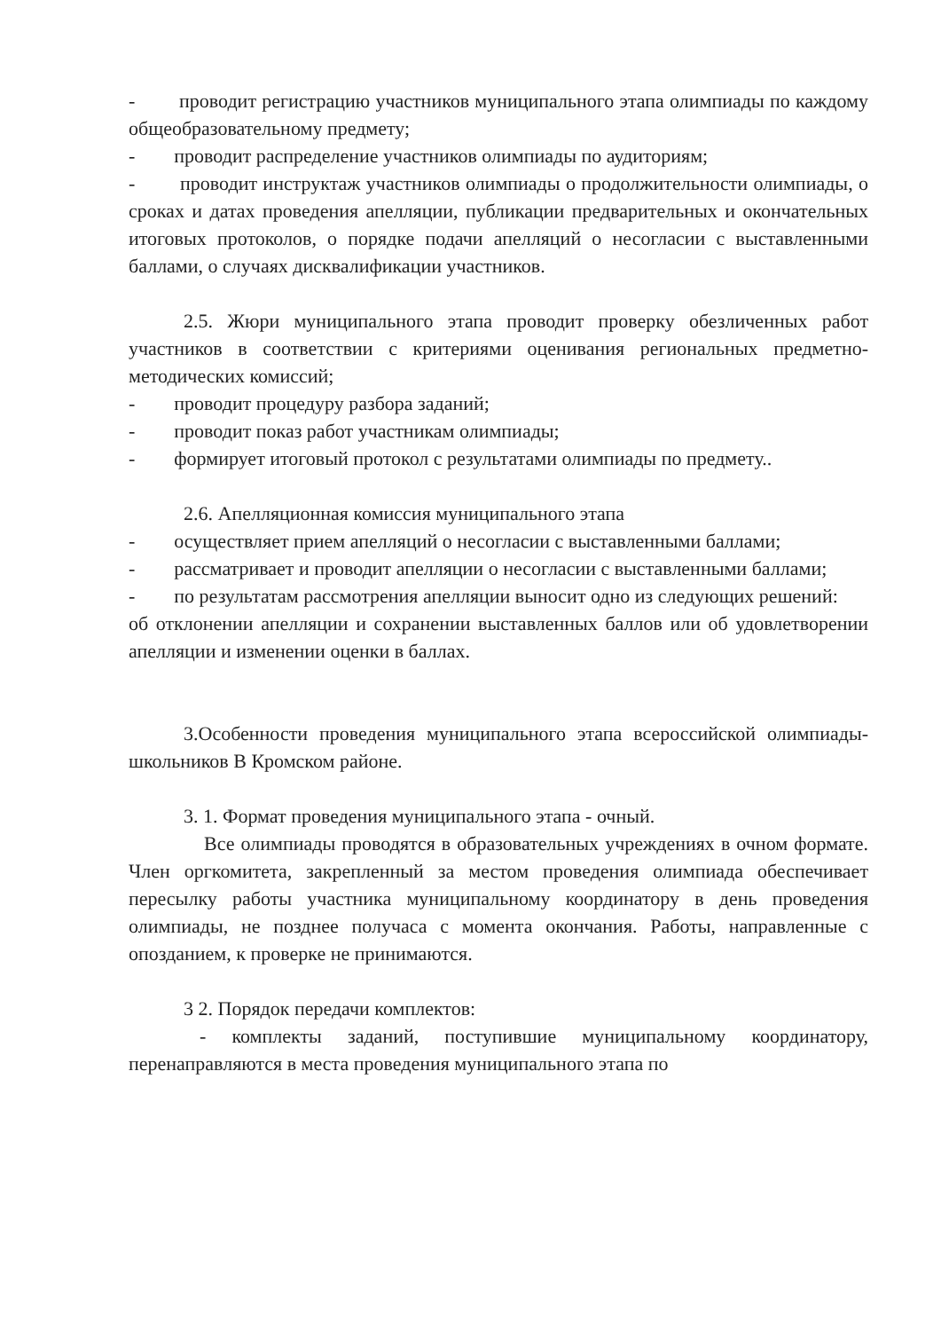- проводит регистрацию участников муниципального этапа олимпиады по каждому общеобразовательному предмету;
- проводит распределение участников олимпиады по аудиториям;
- проводит инструктаж участников олимпиады о продолжительности олимпиады, о сроках и датах проведения апелляции, публикации предварительных и окончательных итоговых протоколов, о порядке подачи апелляций о несогласии с выставленными баллами, о случаях дисквалификации участников.
2.5. Жюри муниципального этапа проводит проверку обезличенных работ участников в соответствии с критериями оценивания региональных предметно-методических комиссий;
- проводит процедуру разбора заданий;
- проводит показ работ участникам олимпиады;
- формирует итоговый протокол с результатами олимпиады по предмету..
2.6. Апелляционная комиссия муниципального этапа
- осуществляет прием апелляций о несогласии с выставленными баллами;
- рассматривает и проводит апелляции о несогласии с выставленными баллами;
- по результатам рассмотрения апелляции выносит одно из следующих решений:
об отклонении апелляции и сохранении выставленных баллов или об удовлетворении апелляции и изменении оценки в баллах.
3.Особенности проведения муниципального этапа всероссийской олимпиады- школьников В Кромском районе.
3. 1. Формат проведения муниципального этапа - очный.
Все олимпиады проводятся в образовательных учреждениях в очном формате. Член оргкомитета, закрепленный за местом проведения олимпиада обеспечивает пересылку работы участника муниципальному координатору в день проведения олимпиады, не позднее получаса с момента окончания. Работы, направленные с опозданием, к проверке не принимаются.
3 2. Порядок передачи комплектов:
- комплекты заданий, поступившие муниципальному координатору, перенаправляются в места проведения муниципального этапа по